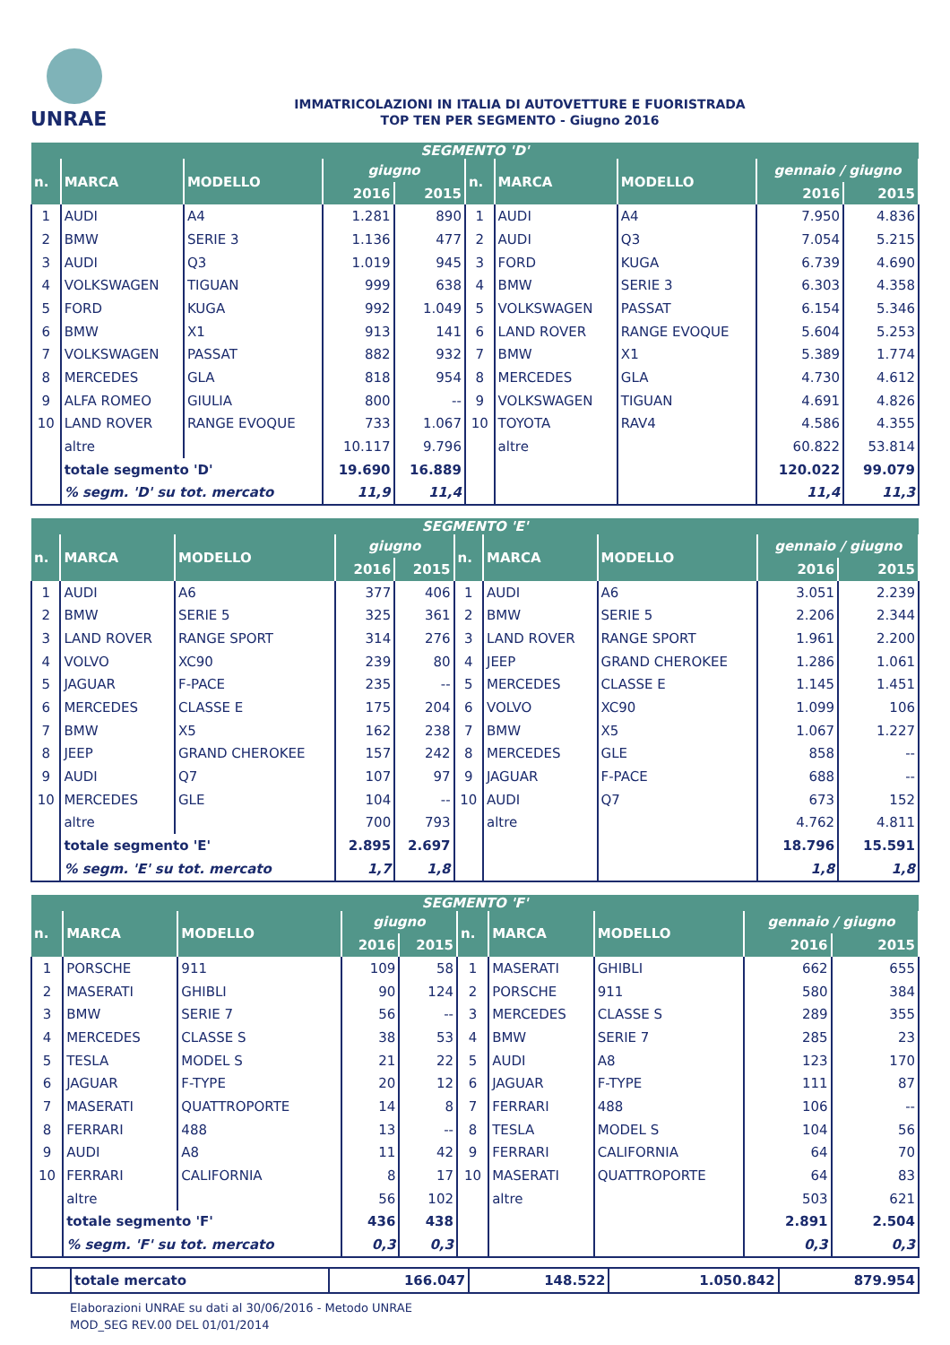UNRAE
IMMATRICOLAZIONI IN ITALIA DI AUTOVETTURE E FUORISTRADA
TOP TEN PER SEGMENTO - Giugno 2016
| SEGMENTO 'D' | | | | | | | | | |
| --- | --- | --- | --- | --- | --- | --- | --- | --- | --- |
| n. | MARCA | MODELLO | giugno | | n. | MARCA | MODELLO | gennaio / giugno | |
| | | | 2016 | 2015 | | | | 2016 | 2015 |
| 1 | AUDI | A4 | 1.281 | 890 | 1 | AUDI | A4 | 7.950 | 4.836 |
| 2 | BMW | SERIE 3 | 1.136 | 477 | 2 | AUDI | Q3 | 7.054 | 5.215 |
| 3 | AUDI | Q3 | 1.019 | 945 | 3 | FORD | KUGA | 6.739 | 4.690 |
| 4 | VOLKSWAGEN | TIGUAN | 999 | 638 | 4 | BMW | SERIE 3 | 6.303 | 4.358 |
| 5 | FORD | KUGA | 992 | 1.049 | 5 | VOLKSWAGEN | PASSAT | 6.154 | 5.346 |
| 6 | BMW | X1 | 913 | 141 | 6 | LAND ROVER | RANGE EVOQUE | 5.604 | 5.253 |
| 7 | VOLKSWAGEN | PASSAT | 882 | 932 | 7 | BMW | X1 | 5.389 | 1.774 |
| 8 | MERCEDES | GLA | 818 | 954 | 8 | MERCEDES | GLA | 4.730 | 4.612 |
| 9 | ALFA ROMEO | GIULIA | 800 | -- | 9 | VOLKSWAGEN | TIGUAN | 4.691 | 4.826 |
| 10 | LAND ROVER | RANGE EVOQUE | 733 | 1.067 | 10 | TOYOTA | RAV4 | 4.586 | 4.355 |
| | altre | | 10.117 | 9.796 | | altre | | 60.822 | 53.814 |
| | totale segmento 'D' | | 19.690 | 16.889 | | | | 120.022 | 99.079 |
| | % segm. 'D' su tot. mercato | | 11,9 | 11,4 | | | | 11,4 | 11,3 |
| SEGMENTO 'E' | | | | | | | | | |
| --- | --- | --- | --- | --- | --- | --- | --- | --- | --- |
| n. | MARCA | MODELLO | giugno | | n. | MARCA | MODELLO | gennaio / giugno | |
| | | | 2016 | 2015 | | | | 2016 | 2015 |
| 1 | AUDI | A6 | 377 | 406 | 1 | AUDI | A6 | 3.051 | 2.239 |
| 2 | BMW | SERIE 5 | 325 | 361 | 2 | BMW | SERIE 5 | 2.206 | 2.344 |
| 3 | LAND ROVER | RANGE SPORT | 314 | 276 | 3 | LAND ROVER | RANGE SPORT | 1.961 | 2.200 |
| 4 | VOLVO | XC90 | 239 | 80 | 4 | JEEP | GRAND CHEROKEE | 1.286 | 1.061 |
| 5 | JAGUAR | F-PACE | 235 | -- | 5 | MERCEDES | CLASSE E | 1.145 | 1.451 |
| 6 | MERCEDES | CLASSE E | 175 | 204 | 6 | VOLVO | XC90 | 1.099 | 106 |
| 7 | BMW | X5 | 162 | 238 | 7 | BMW | X5 | 1.067 | 1.227 |
| 8 | JEEP | GRAND CHEROKEE | 157 | 242 | 8 | MERCEDES | GLE | 858 | -- |
| 9 | AUDI | Q7 | 107 | 97 | 9 | JAGUAR | F-PACE | 688 | -- |
| 10 | MERCEDES | GLE | 104 | -- | 10 | AUDI | Q7 | 673 | 152 |
| | altre | | 700 | 793 | | altre | | 4.762 | 4.811 |
| | totale segmento 'E' | | 2.895 | 2.697 | | | | 18.796 | 15.591 |
| | % segm. 'E' su tot. mercato | | 1,7 | 1,8 | | | | 1,8 | 1,8 |
| SEGMENTO 'F' | | | | | | | | | |
| --- | --- | --- | --- | --- | --- | --- | --- | --- | --- |
| n. | MARCA | MODELLO | giugno | | n. | MARCA | MODELLO | gennaio / giugno | |
| | | | 2016 | 2015 | | | | 2016 | 2015 |
| 1 | PORSCHE | 911 | 109 | 58 | 1 | MASERATI | GHIBLI | 662 | 655 |
| 2 | MASERATI | GHIBLI | 90 | 124 | 2 | PORSCHE | 911 | 580 | 384 |
| 3 | BMW | SERIE 7 | 56 | -- | 3 | MERCEDES | CLASSE S | 289 | 355 |
| 4 | MERCEDES | CLASSE S | 38 | 53 | 4 | BMW | SERIE 7 | 285 | 23 |
| 5 | TESLA | MODEL S | 21 | 22 | 5 | AUDI | A8 | 123 | 170 |
| 6 | JAGUAR | F-TYPE | 20 | 12 | 6 | JAGUAR | F-TYPE | 111 | 87 |
| 7 | MASERATI | QUATTROPORTE | 14 | 8 | 7 | FERRARI | 488 | 106 | -- |
| 8 | FERRARI | 488 | 13 | -- | 8 | TESLA | MODEL S | 104 | 56 |
| 9 | AUDI | A8 | 11 | 42 | 9 | FERRARI | CALIFORNIA | 64 | 70 |
| 10 | FERRARI | CALIFORNIA | 8 | 17 | 10 | MASERATI | QUATTROPORTE | 64 | 83 |
| | altre | | 56 | 102 | | altre | | 503 | 621 |
| | totale segmento 'F' | | 436 | 438 | | | | 2.891 | 2.504 |
| | % segm. 'F' su tot. mercato | | 0,3 | 0,3 | | | | 0,3 | 0,3 |
| | totale mercato | 166.047 | 148.522 | 1.050.842 | 879.954 |
Elaborazioni UNRAE su dati al 30/06/2016 - Metodo UNRAE
MOD_SEG REV.00 DEL 01/01/2014